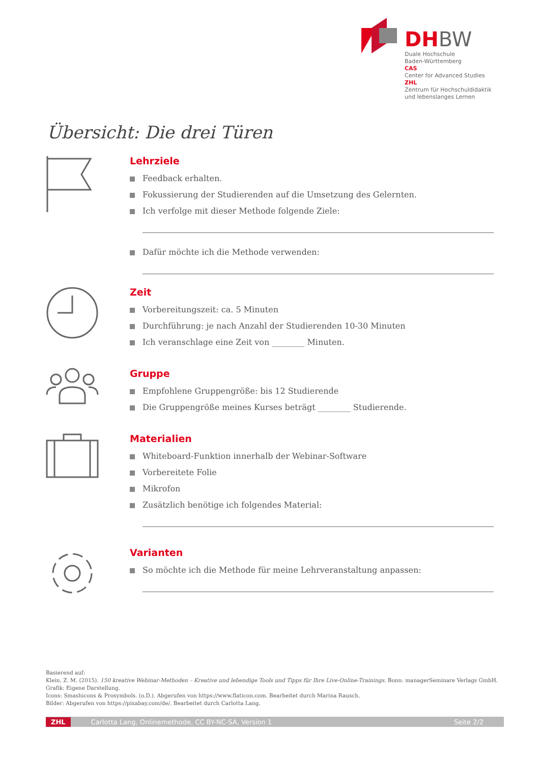DHBW
Duale Hochschule
Baden-Württemberg
CAS
Center for Advanced Studies
ZHL
Zentrum für Hochschuldidaktik
und lebenslanges Lernen
Übersicht: Die drei Türen
Lehrziele
Feedback erhalten.
Fokussierung der Studierenden auf die Umsetzung des Gelernten.
Ich verfolge mit dieser Methode folgende Ziele:
Dafür möchte ich die Methode verwenden:
Zeit
Vorbereitungszeit: ca. 5 Minuten
Durchführung: je nach Anzahl der Studierenden 10-30 Minuten
Ich veranschlage eine Zeit von ________ Minuten.
Gruppe
Empfohlene Gruppengröße: bis 12 Studierende
Die Gruppengröße meines Kurses beträgt ________ Studierende.
Materialien
Whiteboard-Funktion innerhalb der Webinar-Software
Vorbereitete Folie
Mikrofon
Zusätzlich benötige ich folgendes Material:
Varianten
So möchte ich die Methode für meine Lehrveranstaltung anpassen:
Basierend auf:
Klein, Z. M. (2015). 150 kreative Webinar-Methoden – Kreative und lebendige Tools und Tipps für Ihre Live-Online-Trainings. Bonn: managerSeminare Verlags GmbH.
Grafik: Eigene Darstellung.
Icons: Smashicons & Prosymbols. (o.D.). Abgerufen von https://www.flaticon.com. Bearbeitet durch Marina Rausch.
Bilder: Abgerufen von https://pixabay.com/de/. Bearbeitet durch Carlotta Lang.
ZHL Carlotta Lang, Onlinemethode, CC BY-NC-SA, Version 1 Seite 2/2